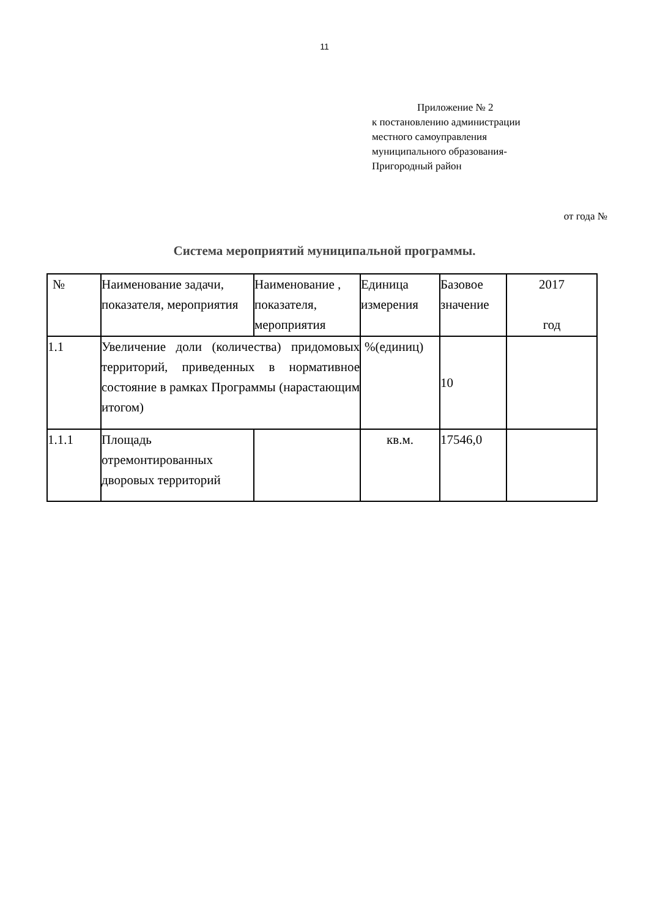11
Приложение № 2
к постановлению администрации
местного самоуправления
муниципального образования-
Пригородный район
от года №
Система мероприятий муниципальной программы.
| № | Наименование задачи, показателя, мероприятия | Наименование , показателя, мероприятия | Единица измерения | Базовое значение | 2017 год |
| --- | --- | --- | --- | --- | --- |
| 1.1 | Увеличение доли (количества) придомовых территорий, приведенных в нормативное состояние в рамках Программы (нарастающим итогом) | | %(единиц) | 10 | |
| 1.1.1 | Площадь отремонтированных дворовых территорий | | кв.м. | 17546,0 | |